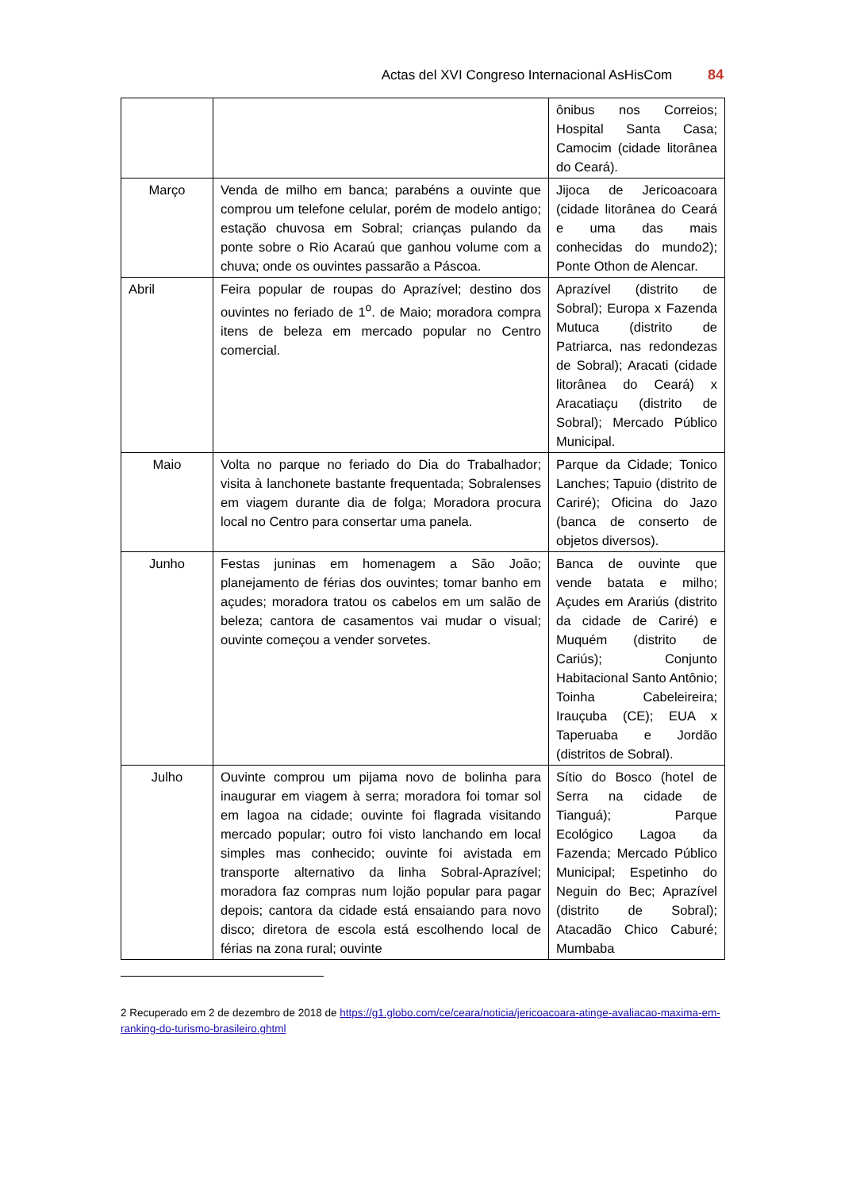Actas del XVI Congreso Internacional AsHisCom 84
| | | ônibus nos Correios; Hospital Santa Casa; Camocim (cidade litorânea do Ceará). |
| Março | Venda de milho em banca; parabéns a ouvinte que comprou um telefone celular, porém de modelo antigo; estação chuvosa em Sobral; crianças pulando da ponte sobre o Rio Acaraú que ganhou volume com a chuva; onde os ouvintes passarão a Páscoa. | Jijoca de Jericoacoara (cidade litorânea do Ceará e uma das mais conhecidas do mundo2); Ponte Othon de Alencar. |
| Abril | Feira popular de roupas do Aprazível; destino dos ouvintes no feriado de 1<sup>o</sup>. de Maio; moradora compra itens de beleza em mercado popular no Centro comercial. | Aprazível (distrito de Sobral); Europa x Fazenda Mutuca (distrito de Patriarca, nas redondezas de Sobral); Aracati (cidade litorânea do Ceará) x Aracatiaçu (distrito de Sobral); Mercado Público Municipal. |
| Maio | Volta no parque no feriado do Dia do Trabalhador; visita à lanchonete bastante frequentada; Sobralenses em viagem durante dia de folga; Moradora procura local no Centro para consertar uma panela. | Parque da Cidade; Tonico Lanches; Tapuio (distrito de Cariré); Oficina do Jazo (banca de conserto de objetos diversos). |
| Junho | Festas juninas em homenagem a São João; planejamento de férias dos ouvintes; tomar banho em açudes; moradora tratou os cabelos em um salão de beleza; cantora de casamentos vai mudar o visual; ouvinte começou a vender sorvetes. | Banca de ouvinte que vende batata e milho; Açudes em Arariús (distrito da cidade de Cariré) e Muquém (distrito de Cariús); Conjunto Habitacional Santo Antônio; Toinha Cabeleireira; Irauçuba (CE); EUA x Taperuaba e Jordão (distritos de Sobral). |
| Julho | Ouvinte comprou um pijama novo de bolinha para inaugurar em viagem à serra; moradora foi tomar sol em lagoa na cidade; ouvinte foi flagrada visitando mercado popular; outro foi visto lanchando em local simples mas conhecido; ouvinte foi avistada em transporte alternativo da linha Sobral-Aprazível; moradora faz compras num lojão popular para pagar depois; cantora da cidade está ensaiando para novo disco; diretora de escola está escolhendo local de férias na zona rural; ouvinte | Sítio do Bosco (hotel de Serra na cidade de Tianguá); Parque Ecológico Lagoa da Fazenda; Mercado Público Municipal; Espetinho do Neguin do Bec; Aprazível (distrito de Sobral); Atacadão Chico Caburé; Mumbaba |
2 Recuperado em 2 de dezembro de 2018 de https://g1.globo.com/ce/ceara/noticia/jericoacoara-atinge-avaliacao-maxima-em-ranking-do-turismo-brasileiro.ghtml